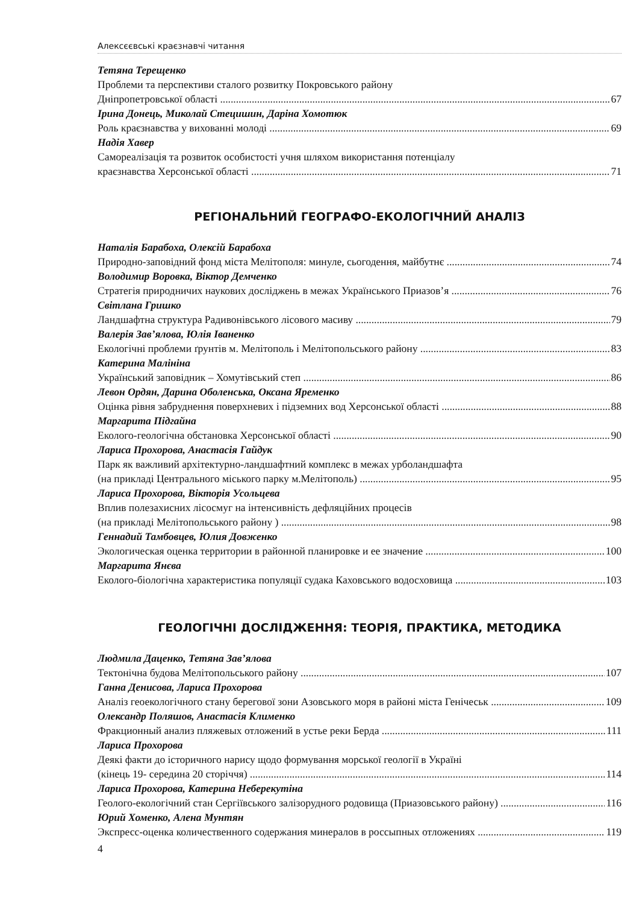Алексєєвські краєзнавчі читання
Тетяна Терещенко
Проблеми та перспективи сталого розвитку Покровського району
Дніпропетровської області 67
Ірина Донець, Миколай Стецишин, Даріна Хомотюк
Роль краєзнавства у вихованні молоді 69
Надія Хавер
Самореалізація та розвиток особистості учня шляхом використання потенціалу
краєзнавства Херсонської області 71
РЕГІОНАЛЬНИЙ ГЕОГРАФО-ЕКОЛОГІЧНИЙ АНАЛІЗ
Наталія Барабоха, Олексій Барабоха
Природно-заповідний фонд міста Мелітополя: минуле, сьогодення, майбутнє 74
Володимир Воровка, Віктор Демченко
Стратегія природничих наукових досліджень в межах Українського Приазов’я 76
Світлана Гришко
Ландшафтна структура Радивонівського лісового масиву 79
Валерія Зав’ялова, Юлія Іваненко
Екологічні проблеми ґрунтів м. Мелітополь і Мелітопольського району 83
Катерина Малініна
Український заповідник – Хомутівський степ 86
Левон Ордян, Дарина Оболенська, Оксана Яременко
Оцінка рівня забруднення поверхневих і підземних вод Херсонської області 88
Маргарита Підгайна
Еколого-геологічна обстановка Херсонської області 90
Лариса Прохорова, Анастасія Гайдук
Парк як важливий архітектурно-ландшафтний комплекс в межах урболандшафта
(на прикладі Центрального міського парку м.Мелітополь) 95
Лариса Прохорова, Вікторія Усольцева
Вплив полезахисних лісосмуг на інтенсивність дефляційних процесів
(на прикладі Мелітопольського району ) 98
Геннадий Тамбовцев, Юлия Довженко
Экологическая оценка территории в районной планировке и ее значение 100
Маргарита Янєва
Еколого-біологічна характеристика популяції судака Каховського водосховища 103
ГЕОЛОГІЧНІ ДОСЛІДЖЕННЯ: ТЕОРІЯ, ПРАКТИКА, МЕТОДИКА
Людмила Даценко, Тетяна Зав’ялова
Тектонічна будова Мелітопольського району 107
Ганна Денисова, Лариса Прохорова
Аналіз геоекологічного стану берегової зони Азовського моря в районі міста Генічеськ 109
Олександр Поляшов, Анастасія Клименко
Фракционный анализ пляжевых отложений в устье реки Берда 111
Лариса Прохорова
Деякі факти до історичного нарису щодо формування морської геології в Україні
(кінець 19- середина 20 сторіччя) 114
Лариса Прохорова, Катерина Неберекутіна
Геолого-екологічний стан Сергіївського залізорудного родовища (Приазовського району) 116
Юрий Хоменко, Алена Мунтян
Экспресс-оценка количественного содержания минералов в россыпных отложениях 119
4